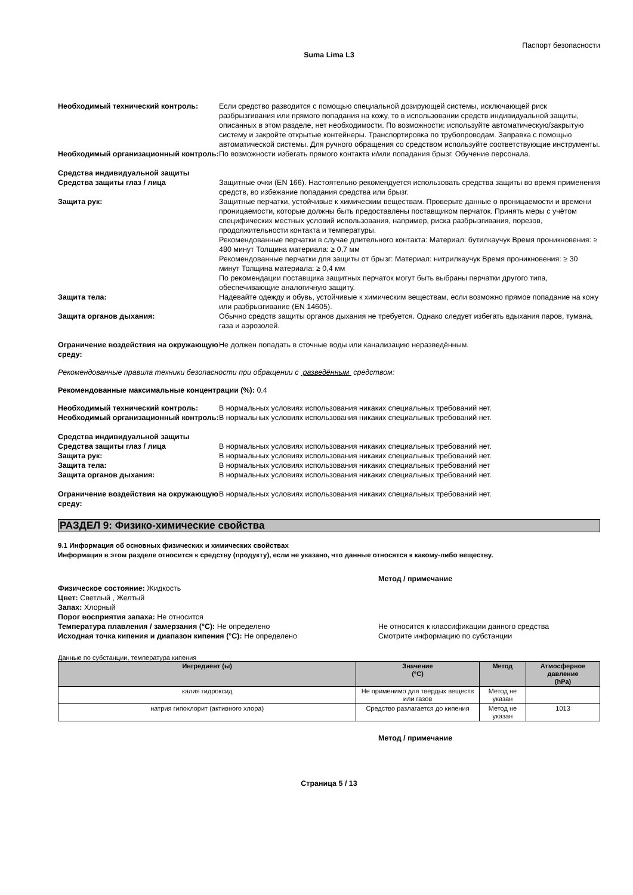Паспорт безопасности
Suma Lima L3
Необходимый технический контроль: Если средство разводится с помощью специальной дозирующей системы, исключающей риск разбрызгивания или прямого попадания на кожу, то в использовании средств индивидуальной защиты, описанных в этом разделе, нет необходимости. По возможности: используйте автоматическую/закрытую систему и закройте открытые контейнеры. Транспортировка по трубопроводам. Заправка с помощью автоматической системы. Для ручного обращения со средством используйте соответствующие инструменты.
Необходимый организационный контроль:
По возможности избегать прямого контакта и/или попадания брызг. Обучение персонала.
Средства индивидуальной защиты
Средства защиты глаз / лица Защитные очки (EN 166). Настоятельно рекомендуется использовать средства защиты во время применения средств, во избежание попадания средства или брызг.
Защита рук: Защитные перчатки, устойчивые к химическим веществам. Проверьте данные о проницаемости и времени проницаемости, которые должны быть предоставлены поставщиком перчаток. Принять меры с учётом специфических местных условий использования, например, риска разбрызгивания, порезов, продолжительности контакта и температуры.
Рекомендованные перчатки в случае длительного контакта: Материал: бутилкаучук Время проникновения: ≥ 480 минут Толщина материала: ≥ 0,7 мм
Рекомендованные перчатки для защиты от брызг: Материал: нитрилкаучук Время проникновения: ≥ 30 минут Толщина материала: ≥ 0,4 мм
По рекомендации поставщика защитных перчаток могут быть выбраны перчатки другого типа, обеспечивающие аналогичную защиту.
Защита тела: Надевайте одежду и обувь, устойчивые к химическим веществам, если возможно прямое попадание на кожу или разбрызгивание (EN 14605).
Защита органов дыхания: Обычно средств защиты органов дыхания не требуется. Однако следует избегать вдыхания паров, тумана, газа и аэрозолей.
Ограничение воздействия на окружающую среду:
Не должен попадать в сточные воды или канализацию неразведённым.
Рекомендованные правила техники безопасности при обращении с разведённым средством:
Рекомендованные максимальные концентрации (%): 0.4
Необходимый технический контроль: В нормальных условиях использования никаких специальных требований нет.
Необходимый организационный контроль:
В нормальных условиях использования никаких специальных требований нет.
Средства индивидуальной защиты
Средства защиты глаз / лица В нормальных условиях использования никаких специальных требований нет.
Защита рук: В нормальных условиях использования никаких специальных требований нет.
Защита тела: В нормальных условиях использования никаких специальных требований нет
Защита органов дыхания: В нормальных условиях использования никаких специальных требований нет.
Ограничение воздействия на окружающую среду:
В нормальных условиях использования никаких специальных требований нет.
РАЗДЕЛ 9: Физико-химические свойства
9.1 Информация об основных физических и химических свойствах
Информация в этом разделе относится к средству (продукту), если не указано, что данные относятся к какому-либо веществу.
Метод / примечание
Физическое состояние: Жидкость
Цвет: Светлый , Желтый
Запах: Хлорный
Порог восприятия запаха: Не относится
Температура плавления / замерзания (°C): Не определено Не относится к классификации данного средства
Исходная точка кипения и диапазон кипения (°C): Не определено Смотрите информацию по субстанции
Данные по субстанции, температура кипения
| Ингредиент (ы) | Значение (°C) | Метод | Атмосферное давление (hPa) |
| --- | --- | --- | --- |
| калия гидроксид | Не применимо для твердых веществ или газов | Метод не указан | |
| натрия гипохлорит (активного хлора) | Средство разлагается до кипения | Метод не указан | 1013 |
Метод / примечание
Страница 5 / 13